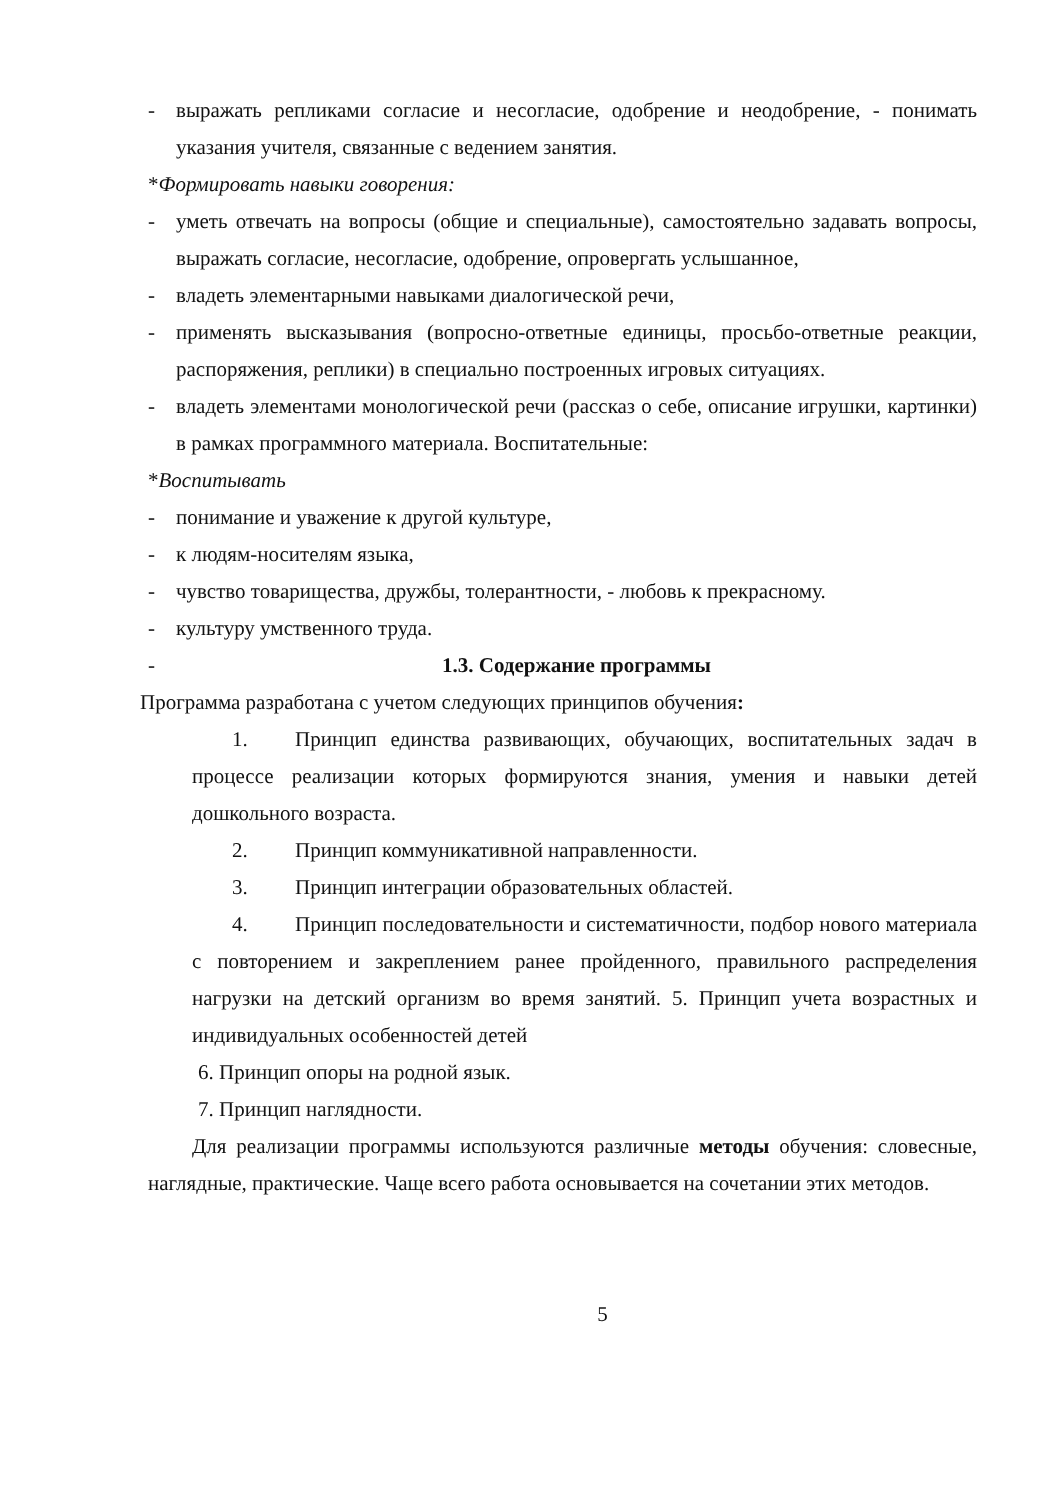- выражать репликами согласие и несогласие, одобрение и неодобрение, - понимать указания учителя, связанные с ведением занятия.
*Формировать навыки говорения:
- уметь отвечать на вопросы (общие и специальные), самостоятельно задавать вопросы, выражать согласие, несогласие, одобрение, опровергать услышанное,
- владеть элементарными навыками диалогической речи,
- применять высказывания (вопросно-ответные единицы, просьбо-ответные реакции, распоряжения, реплики) в специально построенных игровых ситуациях.
- владеть элементами монологической речи (рассказ о себе, описание игрушки, картинки) в рамках программного материала. Воспитательные:
*Воспитывать
- понимание и уважение к другой культуре,
- к людям-носителям языка,
- чувство товарищества, дружбы, толерантности, - любовь к прекрасному.
- культуру умственного труда.
- 1.3. Содержание программы
Программа разработана с учетом следующих принципов обучения:
1. Принцип единства развивающих, обучающих, воспитательных задач в процессе реализации которых формируются знания, умения и навыки детей дошкольного возраста.
2. Принцип коммуникативной направленности.
3. Принцип интеграции образовательных областей.
4. Принцип последовательности и систематичности, подбор нового материала с повторением и закреплением ранее пройденного, правильного распределения нагрузки на детский организм во время занятий. 5. Принцип учета возрастных и индивидуальных особенностей детей
6. Принцип опоры на родной язык.
7. Принцип наглядности.
Для реализации программы используются различные методы обучения: словесные, наглядные, практические. Чаще всего работа основывается на сочетании этих методов.
5